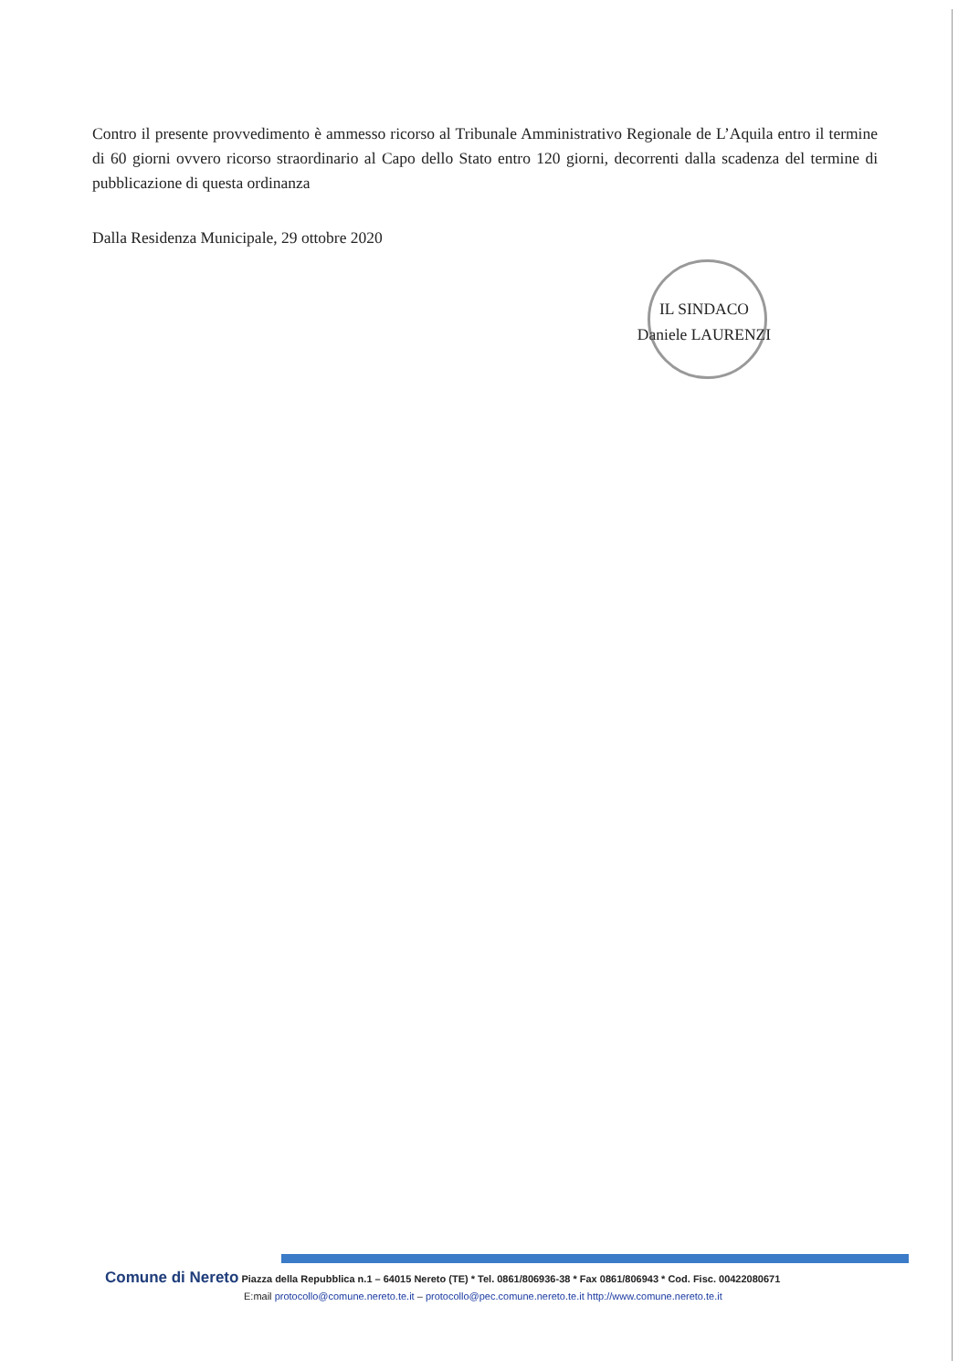Contro il presente provvedimento è ammesso ricorso al Tribunale Amministrativo Regionale de L’Aquila entro il termine di 60 giorni ovvero ricorso straordinario al Capo dello Stato entro 120 giorni, decorrenti dalla scadenza del termine di pubblicazione di questa ordinanza
Dalla Residenza Municipale, 29 ottobre 2020
IL SINDACO
Daniele LAURENZI
Comune di Nereto Piazza della Repubblica n.1 – 64015 Nereto (TE) * Tel. 0861/806936-38 * Fax 0861/806943 * Cod. Fisc. 00422080671
E:mail protocollo@comune.nereto.te.it – protocollo@pec.comune.nereto.te.it http://www.comune.nereto.te.it